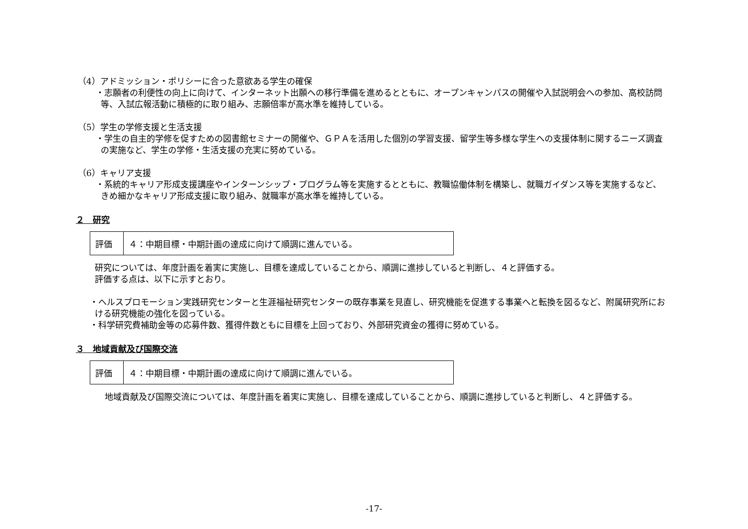（4）アドミッション・ポリシーに合った意欲ある学生の確保
・志願者の利便性の向上に向けて、インターネット出願への移行準備を進めるとともに、オープンキャンパスの開催や入試説明会への参加、高校訪問等、入試広報活動に積極的に取り組み、志願倍率が高水準を維持している。
（5）学生の学修支援と生活支援
・学生の自主的学修を促すための図書館セミナーの開催や、ＧＰＡを活用した個別の学習支援、留学生等多様な学生への支援体制に関するニーズ調査の実施など、学生の学修・生活支援の充実に努めている。
（6）キャリア支援
・系統的キャリア形成支援講座やインターンシップ・プログラム等を実施するとともに、教職協働体制を構築し、就職ガイダンス等を実施するなど、きめ細かなキャリア形成支援に取り組み、就職率が高水準を維持している。
２　研究
| 評価 | ４：中期目標・中期計画の達成に向けて順調に進んでいる。 |
研究については、年度計画を着実に実施し、目標を達成していることから、順調に進捗していると判断し、４と評価する。
評価する点は、以下に示すとおり。
・ヘルスプロモーション実践研究センターと生涯福祉研究センターの既存事業を見直し、研究機能を促進する事業へと転換を図るなど、附属研究所における研究機能の強化を図っている。
・科学研究費補助金等の応募件数、獲得件数ともに目標を上回っており、外部研究資金の獲得に努めている。
３　地域貢献及び国際交流
| 評価 | ４：中期目標・中期計画の達成に向けて順調に進んでいる。 |
地域貢献及び国際交流については、年度計画を着実に実施し、目標を達成していることから、順調に進捗していると判断し、４と評価する。
-17-